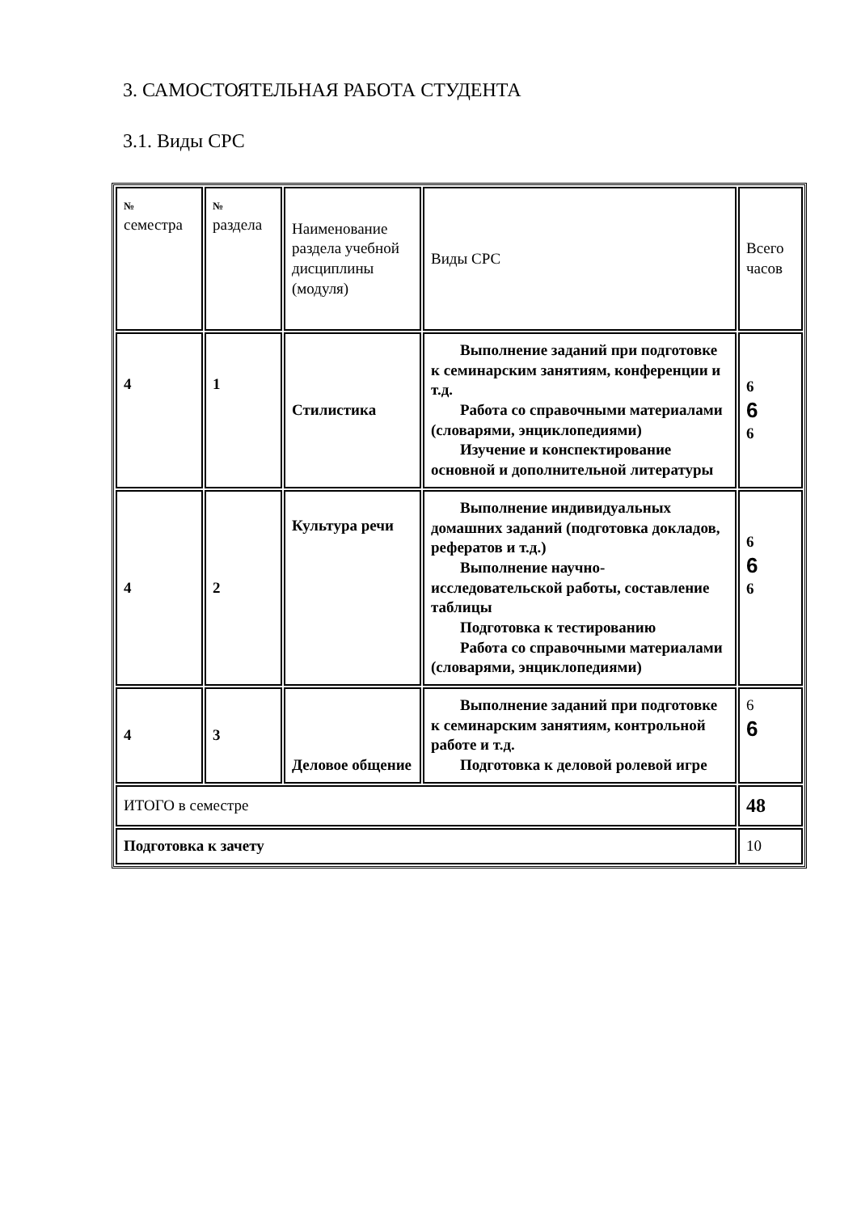3. САМОСТОЯТЕЛЬНАЯ РАБОТА СТУДЕНТА
3.1. Виды СРС
| № семестра | № раздела | Наименование раздела учебной дисциплины (модуля) | Виды СРС | Всего часов |
| 4 | 1 | Стилистика | Выполнение заданий при подготовке к семинарским занятиям, конференции и т.д. Работа со справочными материалами (словарями, энциклопедиями) Изучение и конспектирование основной и дополнительной литературы | 6 6 6 |
| 4 | 2 | Культура речи | Выполнение индивидуальных домашних заданий (подготовка докладов, рефератов и т.д.) Выполнение научно-исследовательской работы, составление таблицы Подготовка к тестированию Работа со справочными материалами (словарями, энциклопедиями) | 6 6 6 |
| 4 | 3 | Деловое общение | Выполнение заданий при подготовке к семинарским занятиям, контрольной работе и т.д. Подготовка к деловой ролевой игре | 6 6 |
| ИТОГО в семестре | | | | 48 |
| Подготовка к зачету | | | | 10 |